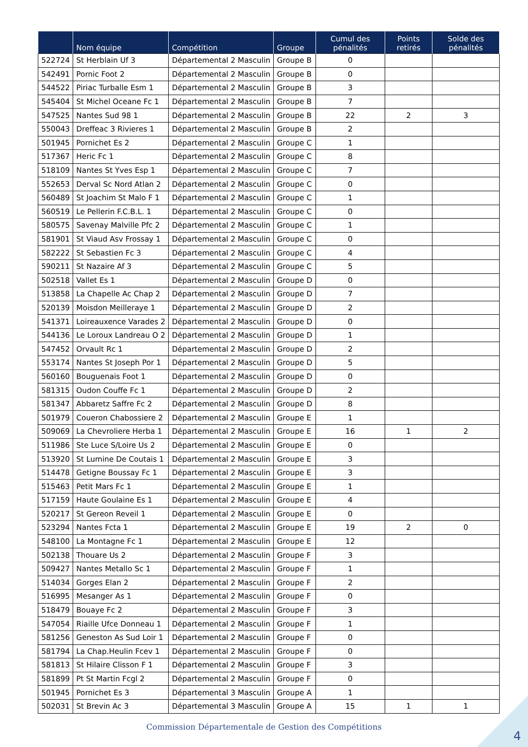| | Nom équipe | Compétition | Groupe | Cumul des pénalités | Points retirés | Solde des pénalités |
| --- | --- | --- | --- | --- | --- | --- |
| 522724 | St Herblain Uf 3 | Départemental 2 Masculin | Groupe B | 0 | | |
| 542491 | Pornic Foot 2 | Départemental 2 Masculin | Groupe B | 0 | | |
| 544522 | Piriac Turballe Esm 1 | Départemental 2 Masculin | Groupe B | 3 | | |
| 545404 | St Michel Oceane Fc 1 | Départemental 2 Masculin | Groupe B | 7 | | |
| 547525 | Nantes Sud 98 1 | Départemental 2 Masculin | Groupe B | 22 | 2 | 3 |
| 550043 | Dreffeac 3 Rivieres 1 | Départemental 2 Masculin | Groupe B | 2 | | |
| 501945 | Pornichet Es 2 | Départemental 2 Masculin | Groupe C | 1 | | |
| 517367 | Heric Fc 1 | Départemental 2 Masculin | Groupe C | 8 | | |
| 518109 | Nantes St Yves Esp 1 | Départemental 2 Masculin | Groupe C | 7 | | |
| 552653 | Derval Sc Nord Atlan 2 | Départemental 2 Masculin | Groupe C | 0 | | |
| 560489 | St Joachim St Malo F 1 | Départemental 2 Masculin | Groupe C | 1 | | |
| 560519 | Le Pellerin F.C.B.L. 1 | Départemental 2 Masculin | Groupe C | 0 | | |
| 580575 | Savenay Malville Pfc 2 | Départemental 2 Masculin | Groupe C | 1 | | |
| 581901 | St Viaud Asv Frossay 1 | Départemental 2 Masculin | Groupe C | 0 | | |
| 582222 | St Sebastien Fc 3 | Départemental 2 Masculin | Groupe C | 4 | | |
| 590211 | St Nazaire Af 3 | Départemental 2 Masculin | Groupe C | 5 | | |
| 502518 | Vallet Es 1 | Départemental 2 Masculin | Groupe D | 0 | | |
| 513858 | La Chapelle Ac Chap 2 | Départemental 2 Masculin | Groupe D | 7 | | |
| 520139 | Moisdon Meilleraye 1 | Départemental 2 Masculin | Groupe D | 2 | | |
| 541371 | Loireauxence Varades 2 | Départemental 2 Masculin | Groupe D | 0 | | |
| 544136 | Le Loroux Landreau O 2 | Départemental 2 Masculin | Groupe D | 1 | | |
| 547452 | Orvault Rc 1 | Départemental 2 Masculin | Groupe D | 2 | | |
| 553174 | Nantes St Joseph Por 1 | Départemental 2 Masculin | Groupe D | 5 | | |
| 560160 | Bouguenais Foot 1 | Départemental 2 Masculin | Groupe D | 0 | | |
| 581315 | Oudon Couffe Fc 1 | Départemental 2 Masculin | Groupe D | 2 | | |
| 581347 | Abbaretz Saffre Fc 2 | Départemental 2 Masculin | Groupe D | 8 | | |
| 501979 | Coueron Chabossiere 2 | Départemental 2 Masculin | Groupe E | 1 | | |
| 509069 | La Chevroliere Herba 1 | Départemental 2 Masculin | Groupe E | 16 | 1 | 2 |
| 511986 | Ste Luce S/Loire Us 2 | Départemental 2 Masculin | Groupe E | 0 | | |
| 513920 | St Lumine De Coutais 1 | Départemental 2 Masculin | Groupe E | 3 | | |
| 514478 | Getigne Boussay Fc 1 | Départemental 2 Masculin | Groupe E | 3 | | |
| 515463 | Petit Mars Fc 1 | Départemental 2 Masculin | Groupe E | 1 | | |
| 517159 | Haute Goulaine Es 1 | Départemental 2 Masculin | Groupe E | 4 | | |
| 520217 | St Gereon Reveil 1 | Départemental 2 Masculin | Groupe E | 0 | | |
| 523294 | Nantes Fcta 1 | Départemental 2 Masculin | Groupe E | 19 | 2 | 0 |
| 548100 | La Montagne Fc 1 | Départemental 2 Masculin | Groupe E | 12 | | |
| 502138 | Thouare Us 2 | Départemental 2 Masculin | Groupe F | 3 | | |
| 509427 | Nantes Metallo Sc 1 | Départemental 2 Masculin | Groupe F | 1 | | |
| 514034 | Gorges Elan 2 | Départemental 2 Masculin | Groupe F | 2 | | |
| 516995 | Mesanger As 1 | Départemental 2 Masculin | Groupe F | 0 | | |
| 518479 | Bouaye Fc 2 | Départemental 2 Masculin | Groupe F | 3 | | |
| 547054 | Riaille Ufce Donneau 1 | Départemental 2 Masculin | Groupe F | 1 | | |
| 581256 | Geneston As Sud Loir 1 | Départemental 2 Masculin | Groupe F | 0 | | |
| 581794 | La Chap.Heulin Fcev 1 | Départemental 2 Masculin | Groupe F | 0 | | |
| 581813 | St Hilaire Clisson F 1 | Départemental 2 Masculin | Groupe F | 3 | | |
| 581899 | Pt St Martin Fcgl 2 | Départemental 2 Masculin | Groupe F | 0 | | |
| 501945 | Pornichet Es 3 | Départemental 3 Masculin | Groupe A | 1 | | |
| 502031 | St Brevin Ac 3 | Départemental 3 Masculin | Groupe A | 15 | 1 | 1 |
Commission Départementale de Gestion des Compétitions
4